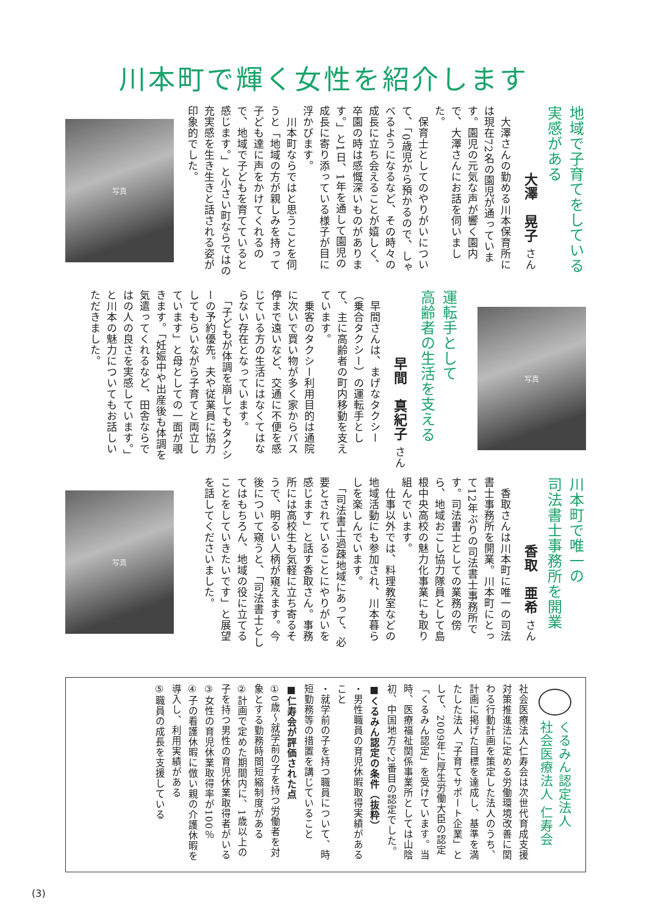川本町で輝く女性を紹介します
地域で子育てをしている
実感がある
大澤　晃子 さん
　大澤さんの勤める川本保育所には現在72名の園児が通っています。園児の元気な声が響く園内で、大澤さんにお話を伺いました。
　保育士としてのやりがいについて、「0歳児から預かるので、しゃべるようになるなど、その時々の成長に立ち会えることが嬉しく、卒園の時は感慨深いものがあります。」と1日、1年を通して園児の成長に寄り添っている様子が目に浮かびます。
　川本町ならではと思うことを伺うと「地域の方が親しみを持って子ども達に声をかけてくれるので、地域で子どもを育てていると感じます。」と小さい町ならではの充実感を生き生きと話される姿が印象的でした。
写真
写真
運転手として
高齢者の生活を支える
早間　真紀子 さん
　早間さんは、まげなタクシー（乗合タクシー）の運転手として、主に高齢者の町内移動を支えています。
　乗客のタクシー利用目的は通院に次いで買い物が多く家からバス停まで遠いなど、交通に不便を感じている方の生活にはなくてはならない存在となっています。
　「子どもが体調を崩してもタクシーの予約優先。夫や従業員に協力してもらいながら子育てと両立しています」と母としての一面が覗きます。「妊娠中や出産後も体調を気遣ってくれるなど、田舎ならではの人の良さを実感しています。」と川本の魅力についてもお話しいただきました。
川本町で唯一の
司法書士事務所を開業
香取　亜希 さん
　香取さんは川本町に唯一の司法書士事務所を開業。川本町にとって12年ぶりの司法書士事務所です。司法書士としての業務の傍ら、地域おこし協力隊員として島根中央高校の魅力化事業にも取り組んでいます。
　仕事以外では、料理教室などの地域活動にも参加され、川本暮らしを楽しんでいます。
　「司法書士過疎地域にあって、必要とされていることにやりがいを感じます」と話す香取さん。事務所には高校生も気軽に立ち寄るそうで、明るい人柄が窺えます。今後について窺うと、「司法書士としてはもちろん、地域の役に立てることをしていきたいです」と展望を話してくださいました。
写真
くるみん認定法人
社会医療法人 仁寿会
社会医療法人仁寿会は次世代育成支援対策推進法に定める労働環境改善に関わる行動計画を策定した法人のうち、計画に掲げた目標を達成し、基準を満たした法人「子育てサポート企業」として、2009年に厚生労働大臣の認定「くるみん認定」を受けています。当時、医療福祉関係事業所としては山陰初、中国地方で2番目の認定でした。
■くるみん認定の条件（抜粋）
・男性職員の育児休暇取得実績があること
・就学前の子を持つ職員について、時短勤務等の措置を講じていること
■仁寿会が評価された点
①0歳～就学前の子を持つ労働者を対象とする勤務時間短縮制度がある
②計画で定めた期間内に、1歳以上の子を持つ男性の育児休業取得者がいる
③女性の育児休業取得率が100％
④子の看護休暇に倣い親の介護休暇を導入し、利用実績がある
⑤職員の成長を支援している
(3)